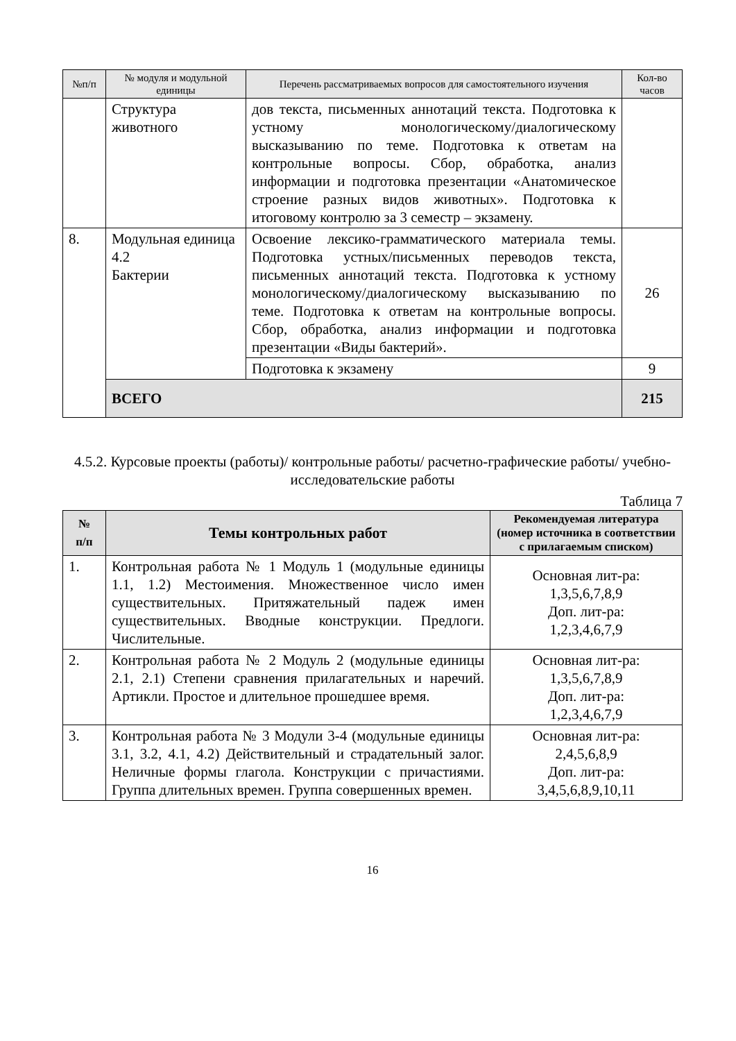| №п/п | № модуля и модульной единицы | Перечень рассматриваемых вопросов для самостоятельного изучения | Кол-во часов |
| | Структура животного | дов текста, письменных аннотаций текста. Подготовка к устному монологическому/диалогическому высказыванию по теме. Подготовка к ответам на контрольные вопросы. Сбор, обработка, анализ информации и подготовка презентации «Анатомическое строение разных видов животных». Подготовка к итоговому контролю за 3 семестр – экзамену. | |
| 8. | Модульная единица 4.2 Бактерии | Освоение лексико-грамматического материала темы. Подготовка устных/письменных переводов текста, письменных аннотаций текста. Подготовка к устному монологическому/диалогическому высказыванию по теме. Подготовка к ответам на контрольные вопросы. Сбор, обработка, анализ информации и подготовка презентации «Виды бактерий». | 26 |
| | | Подготовка к экзамену | 9 |
| | ВСЕГО | | 215 |
4.5.2. Курсовые проекты (работы)/ контрольные работы/ расчетно-графические работы/ учебно-исследовательские работы
Таблица 7
| № п/п | Темы контрольных работ | Рекомендуемая литература (номер источника в соответствии с прилагаемым списком) |
| --- | --- | --- |
| 1. | Контрольная работа № 1 Модуль 1 (модульные единицы 1.1, 1.2) Местоимения. Множественное число имен существительных. Притяжательный падеж имен существительных. Вводные конструкции. Предлоги. Числительные. | Основная лит-ра: 1,3,5,6,7,8,9 Доп. лит-ра: 1,2,3,4,6,7,9 |
| 2. | Контрольная работа № 2 Модуль 2 (модульные единицы 2.1, 2.1) Степени сравнения прилагательных и наречий. Артикли. Простое и длительное прошедшее время. | Основная лит-ра: 1,3,5,6,7,8,9 Доп. лит-ра: 1,2,3,4,6,7,9 |
| 3. | Контрольная работа № 3 Модули 3-4 (модульные единицы 3.1, 3.2, 4.1, 4.2) Действительный и страдательный залог. Неличные формы глагола. Конструкции с причастиями. Группа длительных времен. Группа совершенных времен. | Основная лит-ра: 2,4,5,6,8,9 Доп. лит-ра: 3,4,5,6,8,9,10,11 |
16